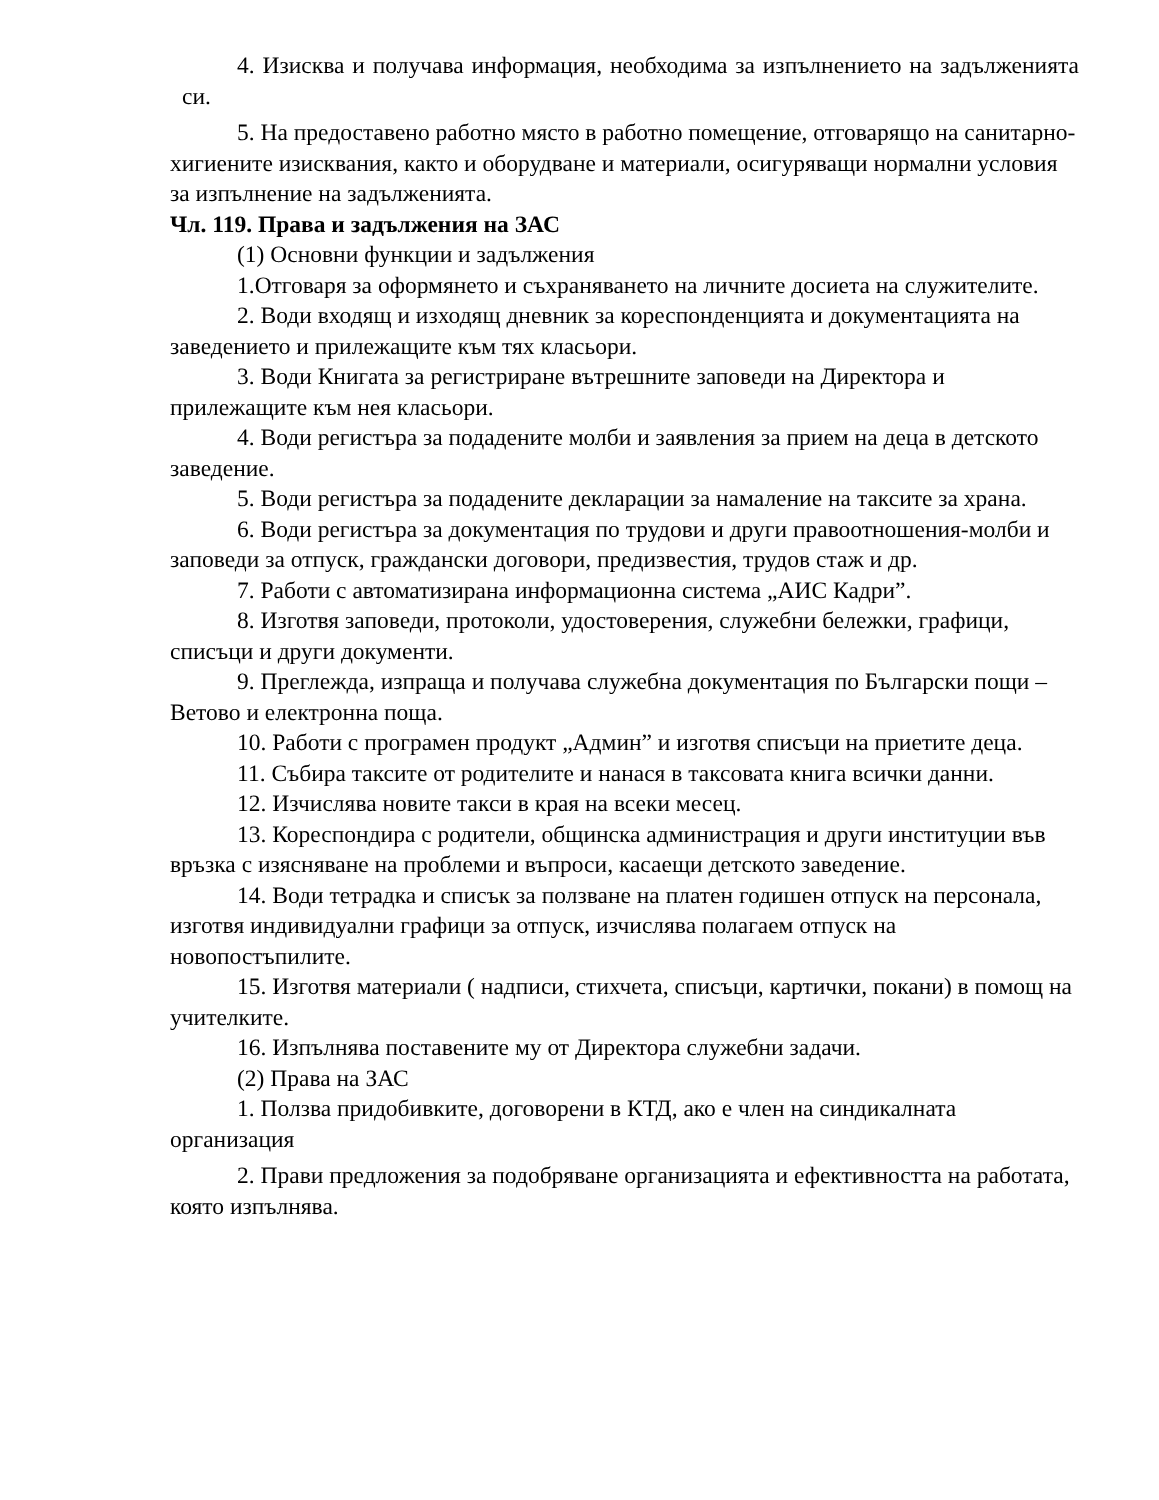4. Изисква и получава информация, необходима за изпълнението на задълженията си.
5. На предоставено работно място в работно помещение, отговарящо на санитарно-хигиените изисквания, както и оборудване и материали, осигуряващи нормални условия за изпълнение на задълженията.
Чл. 119. Права и задължения на ЗАС
(1) Основни функции и задължения
1.Отговаря за оформянето и съхраняването на личните досиета на служителите.
2. Води входящ и изходящ дневник за кореспонденцията и документацията на заведението и прилежащите към тях класьори.
3. Води Книгата за регистриране вътрешните заповеди на Директора и прилежащите към нея класьори.
4. Води регистъра за подадените молби и заявления за прием на деца в детското заведение.
5. Води регистъра за подадените декларации за намаление на таксите за храна.
6. Води регистъра за документация по трудови и други правоотношения-молби и заповеди за отпуск, граждански договори, предизвестия, трудов стаж и др.
7. Работи с автоматизирана информационна система „АИС Кадри”.
8. Изготвя заповеди, протоколи, удостоверения, служебни бележки, графици, списъци и други документи.
9. Преглежда, изпраща и получава служебна документация по Български пощи – Ветово и електронна поща.
10. Работи с програмен продукт „Админ” и изготвя списъци на приетите деца.
11. Събира таксите от родителите и нанася в таксовата книга всички данни.
12. Изчислява новите такси в края на всеки месец.
13. Кореспондира с родители, общинска администрация и други институции във връзка с изясняване на проблеми и въпроси, касаещи детското заведение.
14. Води тетрадка и списък за ползване на платен годишен отпуск на персонала, изготвя индивидуални графици за отпуск, изчислява полагаем отпуск на новопостъпилите.
15. Изготвя материали ( надписи, стихчета, списъци, картички, покани) в помощ на учителките.
16. Изпълнява поставените му от Директора служебни задачи.
(2) Права на ЗАС
1. Ползва придобивките, договорени в КТД, ако е член на синдикалната организация
2. Прави предложения за подобряване организацията и ефективността на работата, която изпълнява.